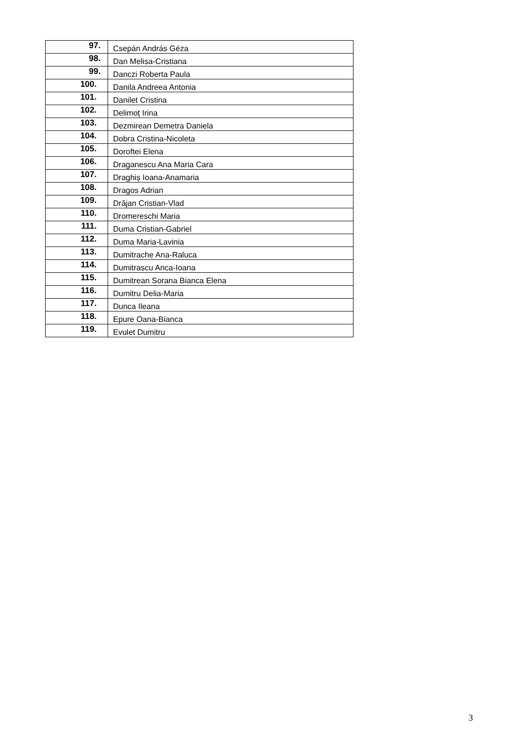| 97. | Csepán András Géza |
| 98. | Dan Melisa-Cristiana |
| 99. | Danczi Roberta Paula |
| 100. | Danila Andreea Antonia |
| 101. | Danilet Cristina |
| 102. | Delimoț Irina |
| 103. | Dezmirean Demetra Daniela |
| 104. | Dobra Cristina-Nicoleta |
| 105. | Doroftei Elena |
| 106. | Draganescu Ana Maria Cara |
| 107. | Draghiș Ioana-Anamaria |
| 108. | Dragos Adrian |
| 109. | Drăjan Cristian-Vlad |
| 110. | Dromereschi Maria |
| 111. | Duma Cristian-Gabriel |
| 112. | Duma Maria-Lavinia |
| 113. | Dumitrache Ana-Raluca |
| 114. | Dumitrascu Anca-Ioana |
| 115. | Dumitrean Sorana Bianca Elena |
| 116. | Dumitru Delia-Maria |
| 117. | Dunca Ileana |
| 118. | Epure Oana-Bianca |
| 119. | Evulet Dumitru |
3